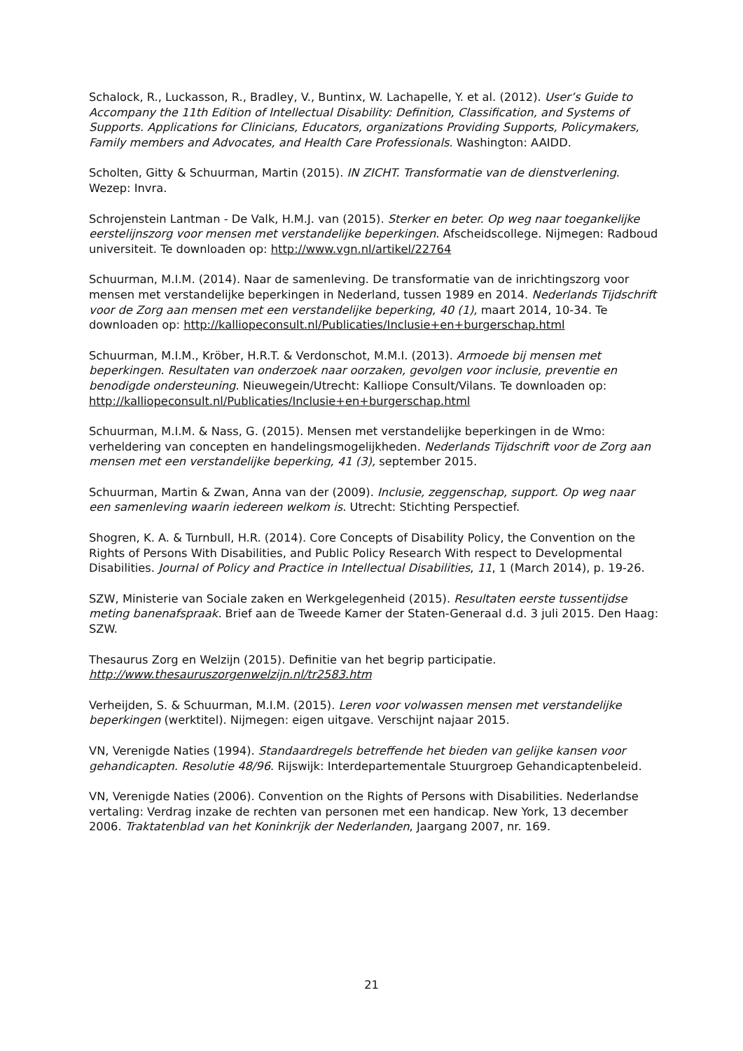Schalock, R., Luckasson, R., Bradley, V., Buntinx, W. Lachapelle, Y. et al. (2012). User’s Guide to Accompany the 11th Edition of Intellectual Disability: Definition, Classification, and Systems of Supports. Applications for Clinicians, Educators, organizations Providing Supports, Policymakers, Family members and Advocates, and Health Care Professionals. Washington: AAIDD.
Scholten, Gitty & Schuurman, Martin (2015). IN ZICHT. Transformatie van de dienstverlening. Wezep: Invra.
Schrojenstein Lantman - De Valk, H.M.J. van (2015). Sterker en beter. Op weg naar toegankelijke eerstelijnszorg voor mensen met verstandelijke beperkingen. Afscheidscollege. Nijmegen: Radboud universiteit. Te downloaden op: http://www.vgn.nl/artikel/22764
Schuurman, M.I.M. (2014). Naar de samenleving. De transformatie van de inrichtingszorg voor mensen met verstandelijke beperkingen in Nederland, tussen 1989 en 2014. Nederlands Tijdschrift voor de Zorg aan mensen met een verstandelijke beperking, 40 (1), maart 2014, 10-34. Te downloaden op: http://kalliopeconsult.nl/Publicaties/Inclusie+en+burgerschap.html
Schuurman, M.I.M., Kröber, H.R.T. & Verdonschot, M.M.I. (2013). Armoede bij mensen met beperkingen. Resultaten van onderzoek naar oorzaken, gevolgen voor inclusie, preventie en benodigde ondersteuning. Nieuwegein/Utrecht: Kalliope Consult/Vilans. Te downloaden op: http://kalliopeconsult.nl/Publicaties/Inclusie+en+burgerschap.html
Schuurman, M.I.M. & Nass, G. (2015). Mensen met verstandelijke beperkingen in de Wmo: verheldering van concepten en handelingsmogelijkheden. Nederlands Tijdschrift voor de Zorg aan mensen met een verstandelijke beperking, 41 (3), september 2015.
Schuurman, Martin & Zwan, Anna van der (2009). Inclusie, zeggenschap, support. Op weg naar een samenleving waarin iedereen welkom is. Utrecht: Stichting Perspectief.
Shogren, K. A. & Turnbull, H.R. (2014). Core Concepts of Disability Policy, the Convention on the Rights of Persons With Disabilities, and Public Policy Research With respect to Developmental Disabilities. Journal of Policy and Practice in Intellectual Disabilities, 11, 1 (March 2014), p. 19-26.
SZW, Ministerie van Sociale zaken en Werkgelegenheid (2015). Resultaten eerste tussentijdse meting banenafspraak. Brief aan de Tweede Kamer der Staten-Generaal d.d. 3 juli 2015. Den Haag: SZW.
Thesaurus Zorg en Welzijn (2015). Definitie van het begrip participatie. http://www.thesauruszorgenwelzijn.nl/tr2583.htm
Verheijden, S. & Schuurman, M.I.M. (2015). Leren voor volwassen mensen met verstandelijke beperkingen (werktitel). Nijmegen: eigen uitgave. Verschijnt najaar 2015.
VN, Verenigde Naties (1994). Standaardregels betreffende het bieden van gelijke kansen voor gehandicapten. Resolutie 48/96. Rijswijk: Interdepartementale Stuurgroep Gehandicaptenbeleid.
VN, Verenigde Naties (2006). Convention on the Rights of Persons with Disabilities. Nederlandse vertaling: Verdrag inzake de rechten van personen met een handicap. New York, 13 december 2006. Traktatenblad van het Koninkrijk der Nederlanden, Jaargang 2007, nr. 169.
21